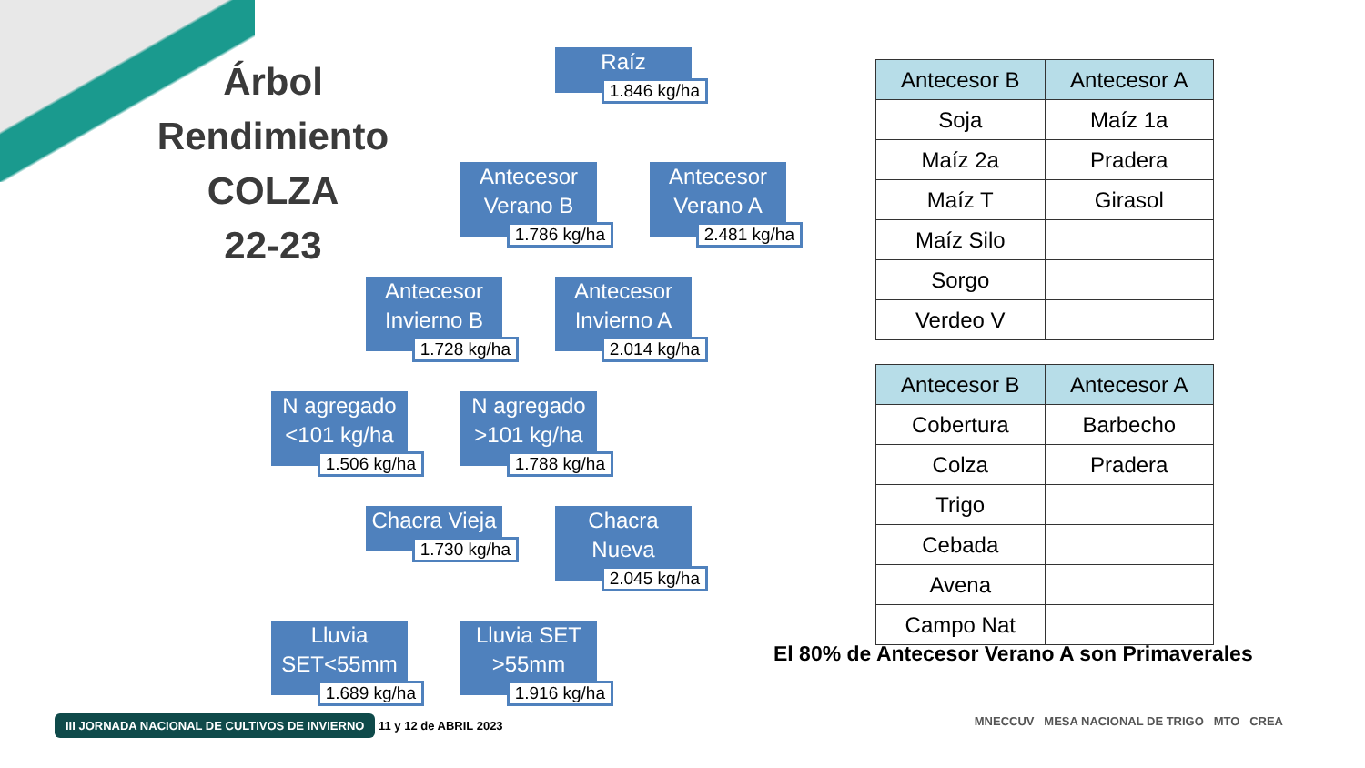Árbol
Rendimiento
COLZA
22-23
Raíz
1.846 kg/ha
Antecesor Verano B
1.786 kg/ha
Antecesor Verano A
2.481 kg/ha
Antecesor Invierno B
1.728 kg/ha
Antecesor Invierno A
2.014 kg/ha
N agregado <101 kg/ha
1.506 kg/ha
N agregado >101 kg/ha
1.788 kg/ha
Chacra Vieja
1.730 kg/ha
Chacra Nueva
2.045 kg/ha
Lluvia SET<55mm
1.689 kg/ha
Lluvia SET >55mm
1.916 kg/ha
| Antecesor B | Antecesor A |
| --- | --- |
| Soja | Maíz 1a |
| Maíz 2a | Pradera |
| Maíz T | Girasol |
| Maíz Silo | |
| Sorgo | |
| Verdeo V | |
| Antecesor B | Antecesor A |
| --- | --- |
| Cobertura | Barbecho |
| Colza | Pradera |
| Trigo | |
| Cebada | |
| Avena | |
| Campo Nat | |
El 80% de Antecesor Verano A son Primaverales
III JORNADA NACIONAL DE CULTIVOS DE INVIERNO 11 y 12 de ABRIL 2023
MNECCUV MESA NACIONAL DE TRIGO MTO CREA